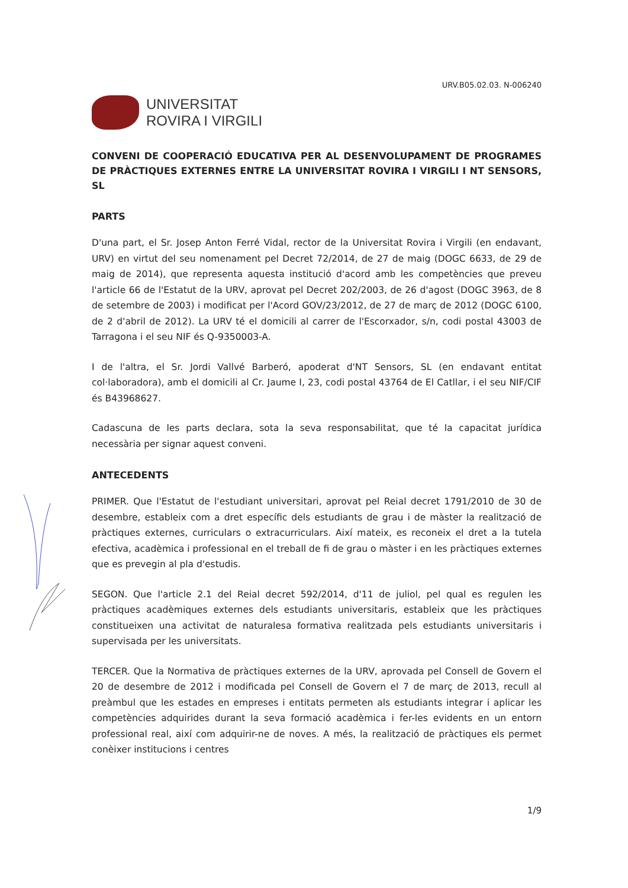URV.B05.02.03. N-006240
UNIVERSITAT
ROVIRA I VIRGILI
CONVENI DE COOPERACIÓ EDUCATIVA PER AL DESENVOLUPAMENT DE PROGRAMES DE PRÀCTIQUES EXTERNES ENTRE LA UNIVERSITAT ROVIRA I VIRGILI I NT SENSORS, SL
PARTS
D'una part, el Sr. Josep Anton Ferré Vidal, rector de la Universitat Rovira i Virgili (en endavant, URV) en virtut del seu nomenament pel Decret 72/2014, de 27 de maig (DOGC 6633, de 29 de maig de 2014), que representa aquesta institució d'acord amb les competències que preveu l'article 66 de l'Estatut de la URV, aprovat pel Decret 202/2003, de 26 d'agost (DOGC 3963, de 8 de setembre de 2003) i modificat per l'Acord GOV/23/2012, de 27 de març de 2012 (DOGC 6100, de 2 d'abril de 2012). La URV té el domicili al carrer de l'Escorxador, s/n, codi postal 43003 de Tarragona i el seu NIF és Q-9350003-A.
I de l'altra, el Sr. Jordi Vallvé Barberó, apoderat d'NT Sensors, SL (en endavant entitat col·laboradora), amb el domicili al Cr. Jaume I, 23, codi postal 43764 de El Catllar, i el seu NIF/CIF és B43968627.
Cadascuna de les parts declara, sota la seva responsabilitat, que té la capacitat jurídica necessària per signar aquest conveni.
ANTECEDENTS
PRIMER. Que l'Estatut de l'estudiant universitari, aprovat pel Reial decret 1791/2010 de 30 de desembre, estableix com a dret específic dels estudiants de grau i de màster la realització de pràctiques externes, curriculars o extracurriculars. Així mateix, es reconeix el dret a la tutela efectiva, acadèmica i professional en el treball de fi de grau o màster i en les pràctiques externes que es prevegin al pla d'estudis.
SEGON. Que l'article 2.1 del Reial decret 592/2014, d'11 de juliol, pel qual es regulen les pràctiques acadèmiques externes dels estudiants universitaris, estableix que les pràctiques constitueixen una activitat de naturalesa formativa realitzada pels estudiants universitaris i supervisada per les universitats.
TERCER. Que la Normativa de pràctiques externes de la URV, aprovada pel Consell de Govern el 20 de desembre de 2012 i modificada pel Consell de Govern el 7 de març de 2013, recull al preàmbul que les estades en empreses i entitats permeten als estudiants integrar i aplicar les competències adquirides durant la seva formació acadèmica i fer-les evidents en un entorn professional real, així com adquirir-ne de noves. A més, la realització de pràctiques els permet conèixer institucions i centres
1/9